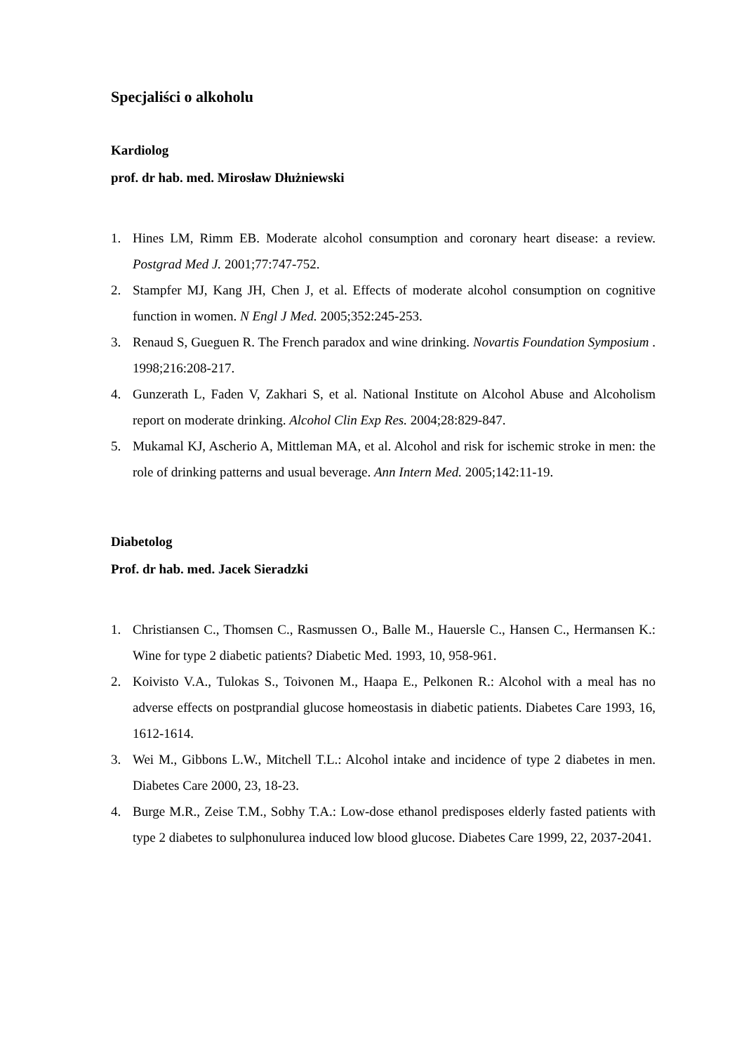Specjaliści o alkoholu
Kardiolog
prof. dr hab. med. Mirosław Dłużniewski
1. Hines LM, Rimm EB. Moderate alcohol consumption and coronary heart disease: a review. Postgrad Med J. 2001;77:747-752.
2. Stampfer MJ, Kang JH, Chen J, et al. Effects of moderate alcohol consumption on cognitive function in women. N Engl J Med. 2005;352:245-253.
3. Renaud S, Gueguen R. The French paradox and wine drinking. Novartis Foundation Symposium . 1998;216:208-217.
4. Gunzerath L, Faden V, Zakhari S, et al. National Institute on Alcohol Abuse and Alcoholism report on moderate drinking. Alcohol Clin Exp Res. 2004;28:829-847.
5. Mukamal KJ, Ascherio A, Mittleman MA, et al. Alcohol and risk for ischemic stroke in men: the role of drinking patterns and usual beverage. Ann Intern Med. 2005;142:11-19.
Diabetolog
Prof. dr hab. med. Jacek Sieradzki
1. Christiansen C., Thomsen C., Rasmussen O., Balle M., Hauersle C., Hansen C., Hermansen K.: Wine for type 2 diabetic patients? Diabetic Med. 1993, 10, 958-961.
2. Koivisto V.A., Tulokas S., Toivonen M., Haapa E., Pelkonen R.: Alcohol with a meal has no adverse effects on postprandial glucose homeostasis in diabetic patients. Diabetes Care 1993, 16, 1612-1614.
3. Wei M., Gibbons L.W., Mitchell T.L.: Alcohol intake and incidence of type 2 diabetes in men. Diabetes Care 2000, 23, 18-23.
4. Burge M.R., Zeise T.M., Sobhy T.A.: Low-dose ethanol predisposes elderly fasted patients with type 2 diabetes to sulphonulurea induced low blood glucose. Diabetes Care 1999, 22, 2037-2041.